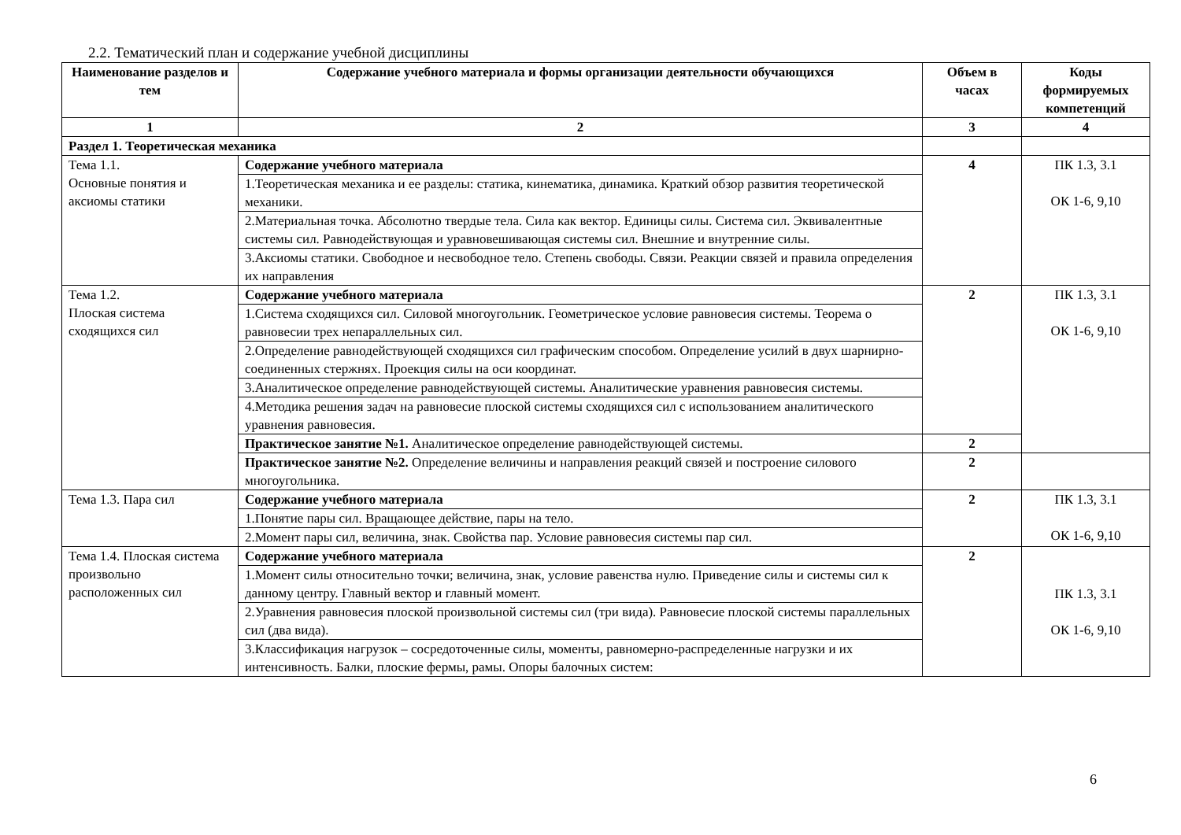2.2. Тематический план и содержание учебной дисциплины
| Наименование разделов и тем | Содержание учебного материала и формы организации деятельности обучающихся | Объем в часах | Коды формируемых компетенций |
| --- | --- | --- | --- |
| 1 | 2 | 3 | 4 |
| Раздел 1. Теоретическая механика | | | |
| Тема 1.1. Основные понятия и аксиомы статики | Содержание учебного материала | 4 | ПК 1.3, 3.1 ОК 1-6, 9,10 |
| | 1.Теоретическая механика и ее разделы: статика, кинематика, динамика. Краткий обзор развития теоретической механики. | | |
| | 2.Материальная точка. Абсолютно твердые тела. Сила как вектор. Единицы силы. Система сил. Эквивалентные системы сил. Равнодействующая и уравновешивающая системы сил. Внешние и внутренние силы. | | |
| | 3.Аксиомы статики. Свободное и несвободное тело. Степень свободы. Связи. Реакции связей и правила определения их направления | | |
| Тема 1.2. Плоская система сходящихся сил | Содержание учебного материала | 2 | ПК 1.3, 3.1 ОК 1-6, 9,10 |
| | 1.Система сходящихся сил. Силовой многоугольник. Геометрическое условие равновесия системы. Теорема о равновесии трех непараллельных сил. | | |
| | 2.Определение равнодействующей сходящихся сил графическим способом. Определение усилий в двух шарнирно-соединенных стержнях. Проекция силы на оси координат. | | |
| | 3.Аналитическое определение равнодействующей системы. Аналитические уравнения равновесия системы. | | |
| | 4.Методика решения задач на равновесие плоской системы сходящихся сил с использованием аналитического уравнения равновесия. | | |
| | Практическое занятие №1. Аналитическое определение равнодействующей системы. | 2 | |
| | Практическое занятие №2. Определение величины и направления реакций связей и построение силового многоугольника. | 2 | |
| Тема 1.3. Пара сил | Содержание учебного материала | 2 | ПК 1.3, 3.1 ОК 1-6, 9,10 |
| | 1.Понятие пары сил. Вращающее действие, пары на тело. | | |
| | 2.Момент пары сил, величина, знак. Свойства пар. Условие равновесия системы пар сил. | | |
| Тема 1.4. Плоская система произвольно расположенных сил | Содержание учебного материала | 2 | ПК 1.3, 3.1 ОК 1-6, 9,10 |
| | 1.Момент силы относительно точки; величина, знак, условие равенства нулю. Приведение силы и системы сил к данному центру. Главный вектор и главный момент. | | |
| | 2.Уравнения равновесия плоской произвольной системы сил (три вида). Равновесие плоской системы параллельных сил (два вида). | | |
| | 3.Классификация нагрузок – сосредоточенные силы, моменты, равномерно-распределенные нагрузки и их интенсивность. Балки, плоские фермы, рамы. Опоры балочных систем: | | |
6